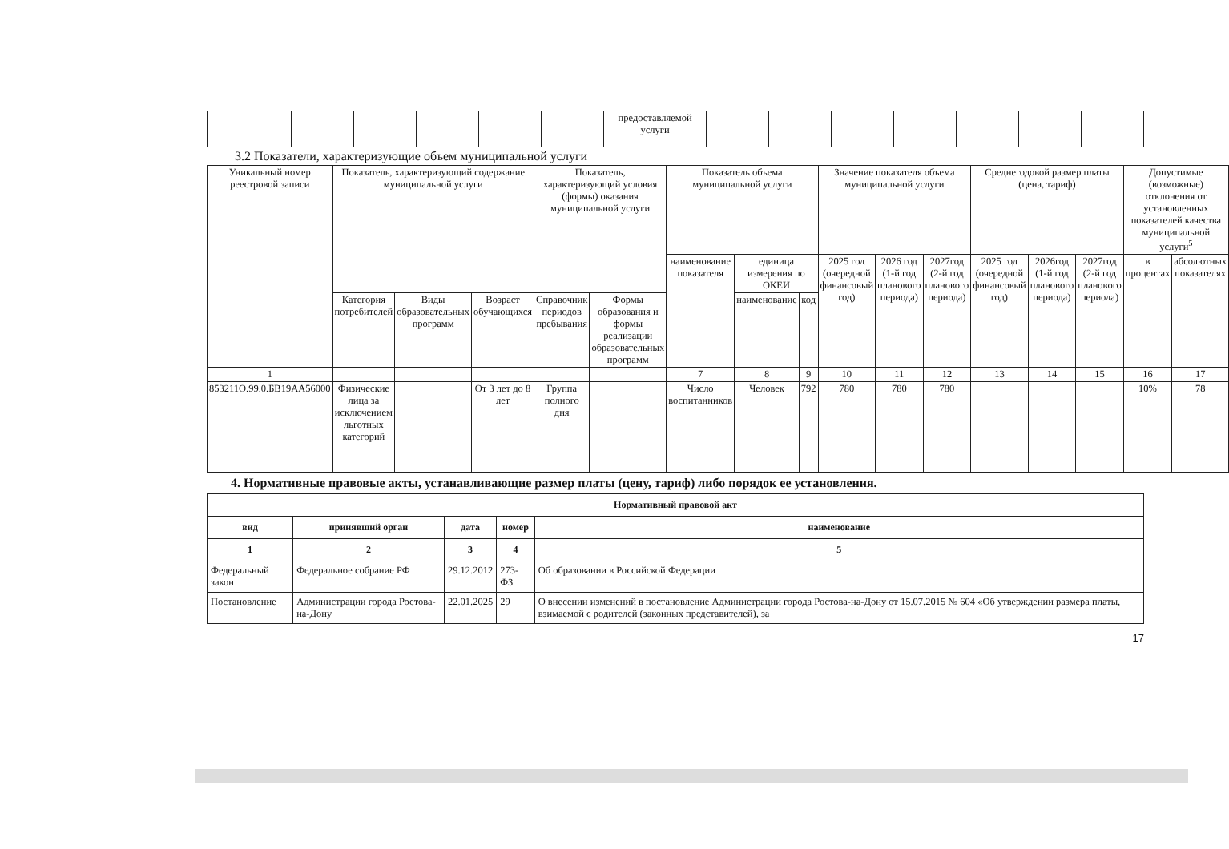| | | | | | | предоставляемой услуги | | | | | | | |
3.2 Показатели, характеризующие объем муниципальной услуги
| Уникальный номер реестровой записи | Показатель, характеризующий содержание муниципальной услуги | | | Показатель, характеризующий условия (формы) оказания муниципальной услуги | | Показатель объема муниципальной услуги | | | Значение показателя объема муниципальной услуги | | | Среднегодовой размер платы (цена, тариф) | | | Допустимые (возможные) отклонения от установленных показателей качества муниципальной услуги<sup>5</sup> | |
| --- | --- | --- | --- | --- | --- | --- | --- | --- | --- | --- | --- | --- | --- | --- | --- | --- |
| | | | | | | наименование показателя | единица измерения по ОКЕИ | | 2025 год (очередной финансовый год) | 2026 год (1-й год планового периода) | 2027год (2-й год планового периода) | 2025 год (очередной финансовый год) | 2026год (1-й год планового периода) | 2027год (2-й год планового периода) | в процентах | абсолютных показателях |
| | Категория потребителей | Виды образовательных программ | Возраст обучающихся | Справочник периодов пребывания | Формы образования и формы реализации образовательных программ | | наименование | код | | | | | | | | |
| 1 | | | | | | 7 | 8 | 9 | 10 | 11 | 12 | 13 | 14 | 15 | 16 | 17 |
| 853211О.99.0.БВ19АА56000 | Физические лица за исключением льготных категорий | | От 3 лет до 8 лет | Группа полного дня | | Число воспитанников | Человек | 792 | 780 | 780 | 780 | | | | 10% | 78 |
4. Нормативные правовые акты, устанавливающие размер платы (цену, тариф) либо порядок ее установления.
| Нормативный правовой акт | | | | |
| --- | --- | --- | --- | --- |
| вид | принявший орган | дата | номер | наименование |
| 1 | 2 | 3 | 4 | 5 |
| Федеральный закон | Федеральное собрание РФ | 29.12.2012 | 273-ФЗ | Об образовании в Российской Федерации |
| Постановление | Администрации города Ростова-на-Дону | 22.01.2025 | 29 | О внесении изменений в постановление Администрации города Ростова-на-Дону от 15.07.2015 № 604 «Об утверждении размера платы, взимаемой с родителей (законных представителей), за |
17